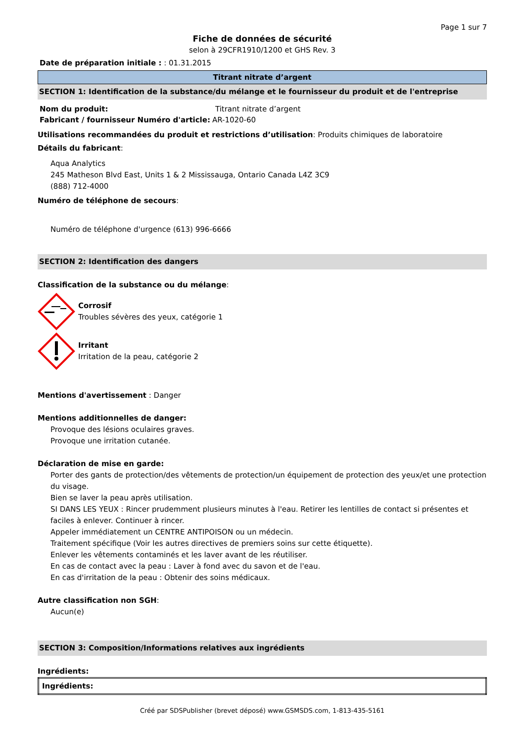Page 1 sur 7
Fiche de données de sécurité
selon à 29CFR1910/1200 et GHS Rev. 3
Date de préparation initiale : : 01.31.2015
Titrant nitrate d’argent
SECTION 1: Identification de la substance/du mélange et le fournisseur du produit et de l'entreprise
| Nom du produit: | Titrant nitrate d’argent |
| Fabricant / fournisseur Numéro d'article: | AR-1020-60 |
Utilisations recommandées du produit et restrictions d’utilisation: Produits chimiques de laboratoire
Détails du fabricant:
Aqua Analytics
245 Matheson Blvd East, Units 1 & 2 Mississauga, Ontario Canada L4Z 3C9
(888) 712-4000
Numéro de téléphone de secours:
Numéro de téléphone d'urgence (613) 996-6666
SECTION 2: Identification des dangers
Classification de la substance ou du mélange:
Corrosif
Troubles sévères des yeux, catégorie 1
Irritant
Irritation de la peau, catégorie 2
Mentions d'avertissement : Danger
Mentions additionnelles de danger:
Provoque des lésions oculaires graves.
Provoque une irritation cutanée.
Déclaration de mise en garde:
Porter des gants de protection/des vêtements de protection/un équipement de protection des yeux/et une protection du visage.
Bien se laver la peau après utilisation.
SI DANS LES YEUX : Rincer prudemment plusieurs minutes à l'eau. Retirer les lentilles de contact si présentes et faciles à enlever. Continuer à rincer.
Appeler immédiatement un CENTRE ANTIPOISON ou un médecin.
Traitement spécifique (Voir les autres directives de premiers soins sur cette étiquette).
Enlever les vêtements contaminés et les laver avant de les réutiliser.
En cas de contact avec la peau : Laver à fond avec du savon et de l'eau.
En cas d'irritation de la peau : Obtenir des soins médicaux.
Autre classification non SGH:
Aucun(e)
SECTION 3: Composition/Informations relatives aux ingrédients
Ingrédients:
| Ingrédients: |
Créé par SDSPublisher (brevet déposé) www.GSMSDS.com, 1-813-435-5161